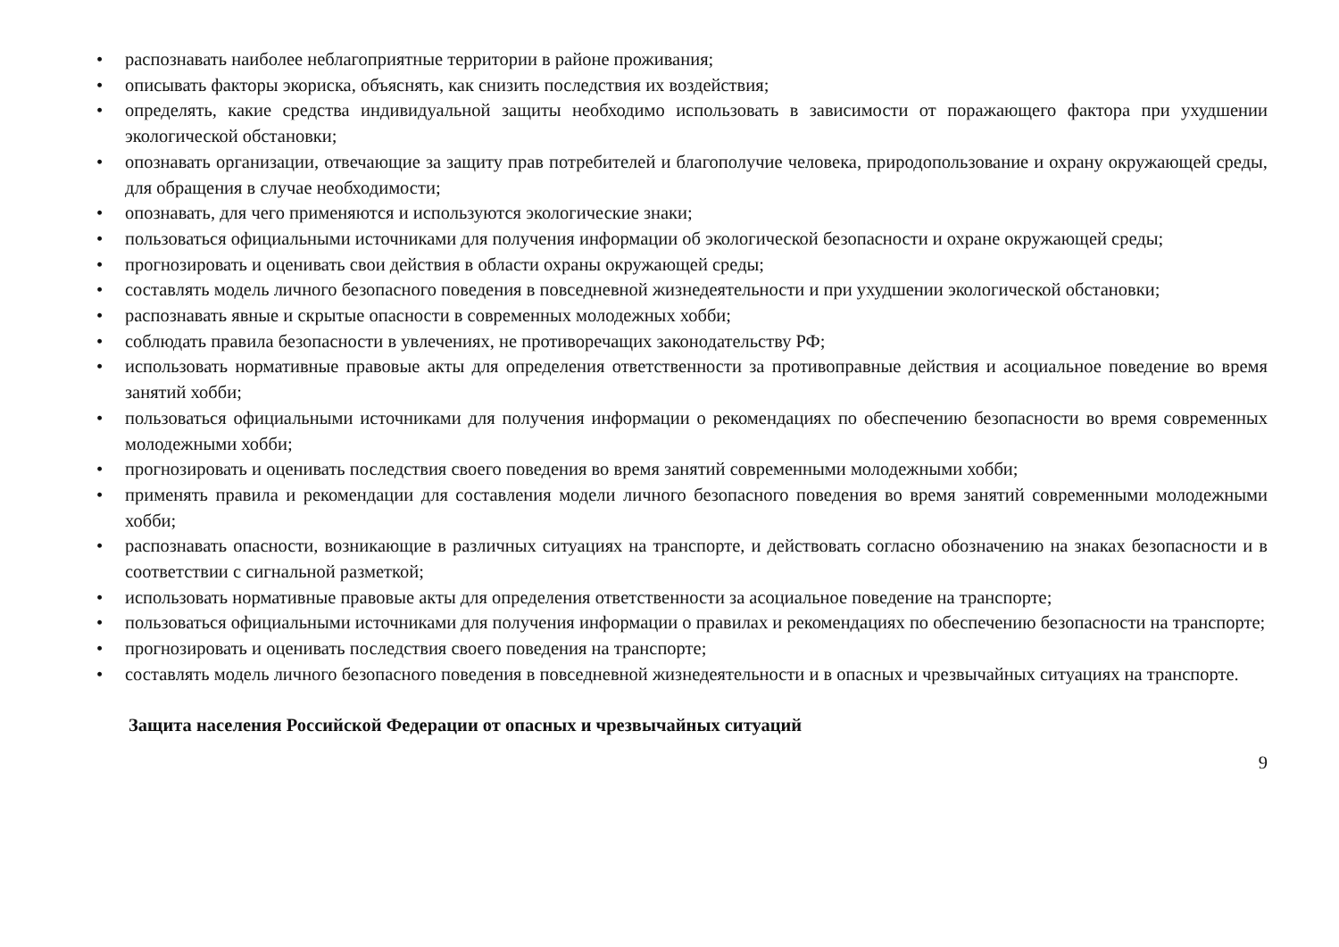• распознавать наиболее неблагоприятные территории в районе проживания;
• описывать факторы экориска, объяснять, как снизить последствия их воздействия;
• определять, какие средства индивидуальной защиты необходимо использовать в зависимости от поражающего фактора при ухудшении экологической обстановки;
• опознавать организации, отвечающие за защиту прав потребителей и благополучие человека, природопользование и охрану окружающей среды, для обращения в случае необходимости;
• опознавать, для чего применяются и используются экологические знаки;
• пользоваться официальными источниками для получения информации об экологической безопасности и охране окружающей среды;
• прогнозировать и оценивать свои действия в области охраны окружающей среды;
• составлять модель личного безопасного поведения в повседневной жизнедеятельности и при ухудшении экологической обстановки;
• распознавать явные и скрытые опасности в современных молодежных хобби;
• соблюдать правила безопасности в увлечениях, не противоречащих законодательству РФ;
• использовать нормативные правовые акты для определения ответственности за противоправные действия и асоциальное поведение во время занятий хобби;
• пользоваться официальными источниками для получения информации о рекомендациях по обеспечению безопасности во время современных молодежными хобби;
• прогнозировать и оценивать последствия своего поведения во время занятий современными молодежными хобби;
• применять правила и рекомендации для составления модели личного безопасного поведения во время занятий современными молодежными хобби;
• распознавать опасности, возникающие в различных ситуациях на транспорте, и действовать согласно обозначению на знаках безопасности и в соответствии с сигнальной разметкой;
• использовать нормативные правовые акты для определения ответственности за асоциальное поведение на транспорте;
• пользоваться официальными источниками для получения информации о правилах и рекомендациях по обеспечению безопасности на транспорте;
• прогнозировать и оценивать последствия своего поведения на транспорте;
• составлять модель личного безопасного поведения в повседневной жизнедеятельности и в опасных и чрезвычайных ситуациях на транспорте.
Защита населения Российской Федерации от опасных и чрезвычайных ситуаций
9